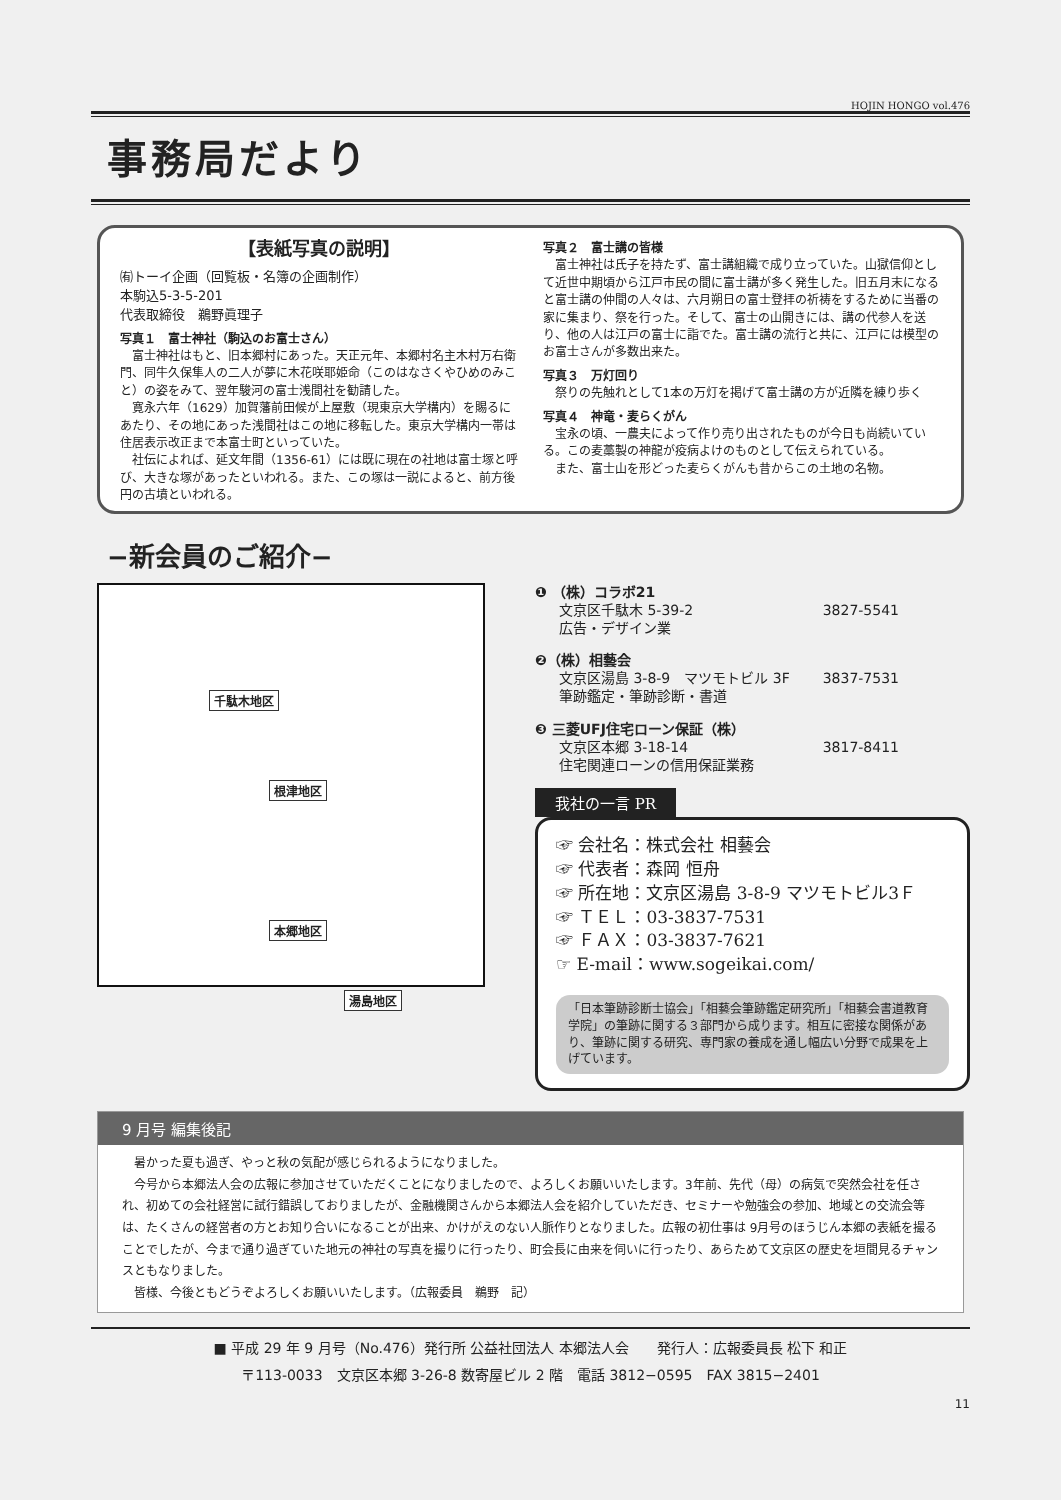HOJIN HONGO vol.476
事務局だより
【表紙写真の説明】
㈲トーイ企画（回覧板・名簿の企画制作）
本駒込5-3-5-201
代表取締役　鵜野眞理子
写真１　富士神社（駒込のお富士さん）
　富士神社はもと、旧本郷村にあった。天正元年、本郷村名主木村万右衛門、同牛久保隼人の二人が夢に木花咲耶姫命（このはなさくやひめのみこと）の姿をみて、翌年駿河の富士浅間社を勧請した。
　寛永六年（1629）加賀藩前田候が上屋敷（現東京大学構内）を賜るにあたり、その地にあった浅間社はこの地に移転した。東京大学構内一帯は住居表示改正まで本富士町といっていた。
　社伝によれば、延文年間（1356-61）には既に現在の社地は富士塚と呼び、大きな塚があったといわれる。また、この塚は一説によると、前方後円の古墳といわれる。
写真２　富士講の皆様
　富士神社は氏子を持たず、富士講組織で成り立っていた。山獄信仰として近世中期頃から江戸市民の間に富士講が多く発生した。旧五月末になると富士講の仲間の人々は、六月朔日の富士登拝の祈祷をするために当番の家に集まり、祭を行った。そして、富士の山開きには、講の代参人を送り、他の人は江戸の富士に詣でた。富士講の流行と共に、江戸には模型のお富士さんが多数出来た。
写真３　万灯回り
　祭りの先触れとして1本の万灯を掲げて富士講の方が近隣を練り歩く
写真４　神竜・麦らくがん
　宝永の頃、一農夫によって作り売り出されたものが今日も尚続いている。この麦藁製の神龍が疫病よけのものとして伝えられている。
　また、富士山を形どった麦らくがんも昔からこの土地の名物。
−新会員のご紹介−
千駄木地区
根津地区
本郷地区
湯島地区
❶ （株）コラボ21
文京区千駄木 5-39-2 3827-5541
広告・デザイン業
❷（株）相藝会
文京区湯島 3-8-9　マツモトビル 3F 3837-7531
筆跡鑑定・筆跡診断・書道
❸ 三菱UFJ住宅ローン保証（株）
文京区本郷 3-18-14 3817-8411
住宅関連ローンの信用保証業務
我社の一言 PR
☞ 会社名：株式会社 相藝会
☞ 代表者：森岡 恒舟
☞ 所在地：文京区湯島 3-8-9 マツモトビル3Ｆ
☞ ＴＥＬ：03-3837-7531
☞ ＦＡＸ：03-3837-7621
☞ E-mail：www.sogeikai.com/
「日本筆跡診断士協会」「相藝会筆跡鑑定研究所」「相藝会書道教育学院」の筆跡に関する３部門から成ります。相互に密接な関係があり、筆跡に関する研究、専門家の養成を通し幅広い分野で成果を上げています。
9 月号 編集後記
　暑かった夏も過ぎ、やっと秋の気配が感じられるようになりました。
　今号から本郷法人会の広報に参加させていただくことになりましたので、よろしくお願いいたします。3年前、先代（母）の病気で突然会社を任され、初めての会社経営に試行錯誤しておりましたが、金融機関さんから本郷法人会を紹介していただき、セミナーや勉強会の参加、地域との交流会等は、たくさんの経営者の方とお知り合いになることが出来、かけがえのない人脈作りとなりました。広報の初仕事は 9月号のほうじん本郷の表紙を撮ることでしたが、今まで通り過ぎていた地元の神社の写真を撮りに行ったり、町会長に由来を伺いに行ったり、あらためて文京区の歴史を垣間見るチャンスともなりました。
　皆様、今後ともどうぞよろしくお願いいたします。（広報委員　鵜野　記）
■ 平成 29 年 9 月号（No.476）発行所 公益社団法人 本郷法人会　　発行人：広報委員長 松下 和正
〒113-0033　文京区本郷 3-26-8 数寄屋ビル 2 階　電話 3812−0595　FAX 3815−2401
11